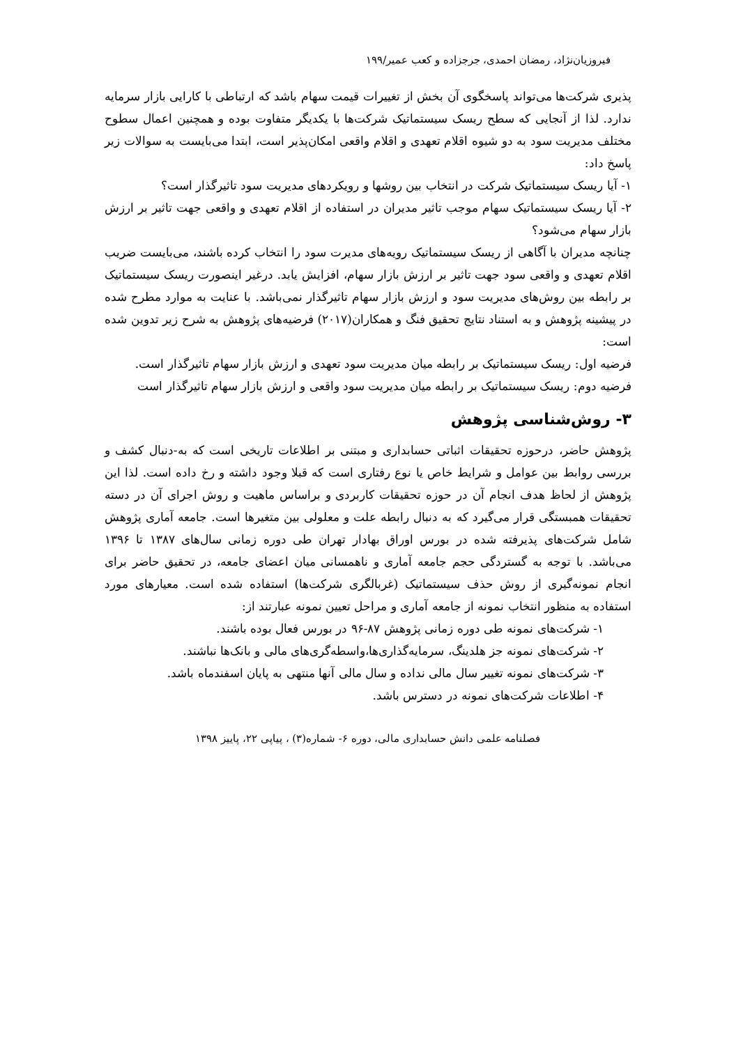فیروزیان‌نژاد، رمضان احمدی، جرجزاده و کعب عمیر/۱۹۹
پذیری شرکت‌ها می‌تواند پاسخگوی آن بخش از تغییرات قیمت سهام باشد که ارتباطی با کارایی بازار سرمایه ندارد. لذا از آنجایی که سطح ریسک سیستماتیک شرکت‌ها با یکدیگر متفاوت بوده و همچنین اعمال سطوح مختلف مدیریت سود به دو شیوه اقلام تعهدی و اقلام واقعی امکان‌پذیر است، ابتدا می‌بایست به سوالات زیر پاسخ داد:
۱- آیا ریسک سیستماتیک شرکت در انتخاب بین روشها و رویکردهای مدیریت سود تاثیرگذار است؟
۲- آیا ریسک سیستماتیک سهام موجب تاثیر مدیران در استفاده از اقلام تعهدی و واقعی جهت تاثیر بر ارزش بازار سهام می‌شود؟
چنانچه مدیران با آگاهی از ریسک سیستماتیک رویه‌های مدیرت سود را انتخاب کرده باشند، می‌بایست ضریب اقلام تعهدی و واقعی سود جهت تاثیر بر ارزش بازار سهام، افزایش یابد. درغیر اینصورت ریسک سیستماتیک بر رابطه بین روش‌های مدیریت سود و ارزش بازار سهام تاثیرگذار نمی‌باشد. با عنایت به موارد مطرح شده در پیشینه پژوهش و به استناد نتایج تحقیق فنگ و همکاران(۲۰۱۷) فرضیه‌های پژوهش به شرح زیر تدوین شده است:
فرضیه اول: ریسک سیستماتیک بر رابطه میان مدیریت سود تعهدی و ارزش بازار سهام تاثیرگذار است.
فرضیه دوم: ریسک سیستماتیک بر رابطه میان مدیریت سود واقعی و ارزش بازار سهام تاثیرگذار است
۳- روش‌شناسی پژوهش
پژوهش حاضر، درحوزه تحقیقات اثباتی حسابداری و مبتنی بر اطلاعات تاریخی است که به-دنبال کشف و بررسی روابط بین عوامل و شرایط خاص یا نوع رفتاری است که قبلا وجود داشته و رخ داده است. لذا این پژوهش از لحاظ هدف انجام آن در حوزه تحقیقات کاربردی و براساس ماهیت و روش اجرای آن در دسته تحقیقات همبستگی قرار می‌گیرد که به دنبال رابطه علت و معلولی بین متغیرها است. جامعه آماری پژوهش شامل شرکت‌های پذیرفته شده در بورس اوراق بهادار تهران طی دوره زمانی سال‌های ۱۳۸۷ تا ۱۳۹۶ می‌باشد. با توجه به گستردگی حجم جامعه آماری و ناهمسانی میان اعضای جامعه، در تحقیق حاضر برای انجام نمونه‌گیری از روش حذف سیستماتیک (غربالگری شرکت‌ها) استفاده شده است. معیارهای مورد استفاده به منظور انتخاب نمونه از جامعه آماری و مراحل تعیین نمونه عبارتند از:
۱- شرکت‌های نمونه طی دوره زمانی پژوهش ۸۷-۹۶ در بورس فعال بوده باشند.
۲- شرکت‌های نمونه جز هلدینگ، سرمایه‌گذاری‌ها،واسطه‌گری‌های مالی و بانک‌ها نباشند.
۳- شرکت‌های نمونه تغییر سال مالی نداده و سال مالی آنها منتهی به پایان اسفندماه باشد.
۴- اطلاعات شرکت‌های نمونه در دسترس باشد.
فصلنامه علمی دانش حسابداری مالی، دوره ۶- شماره(۳) ، پیاپی ۲۲، پاییز ۱۳۹۸